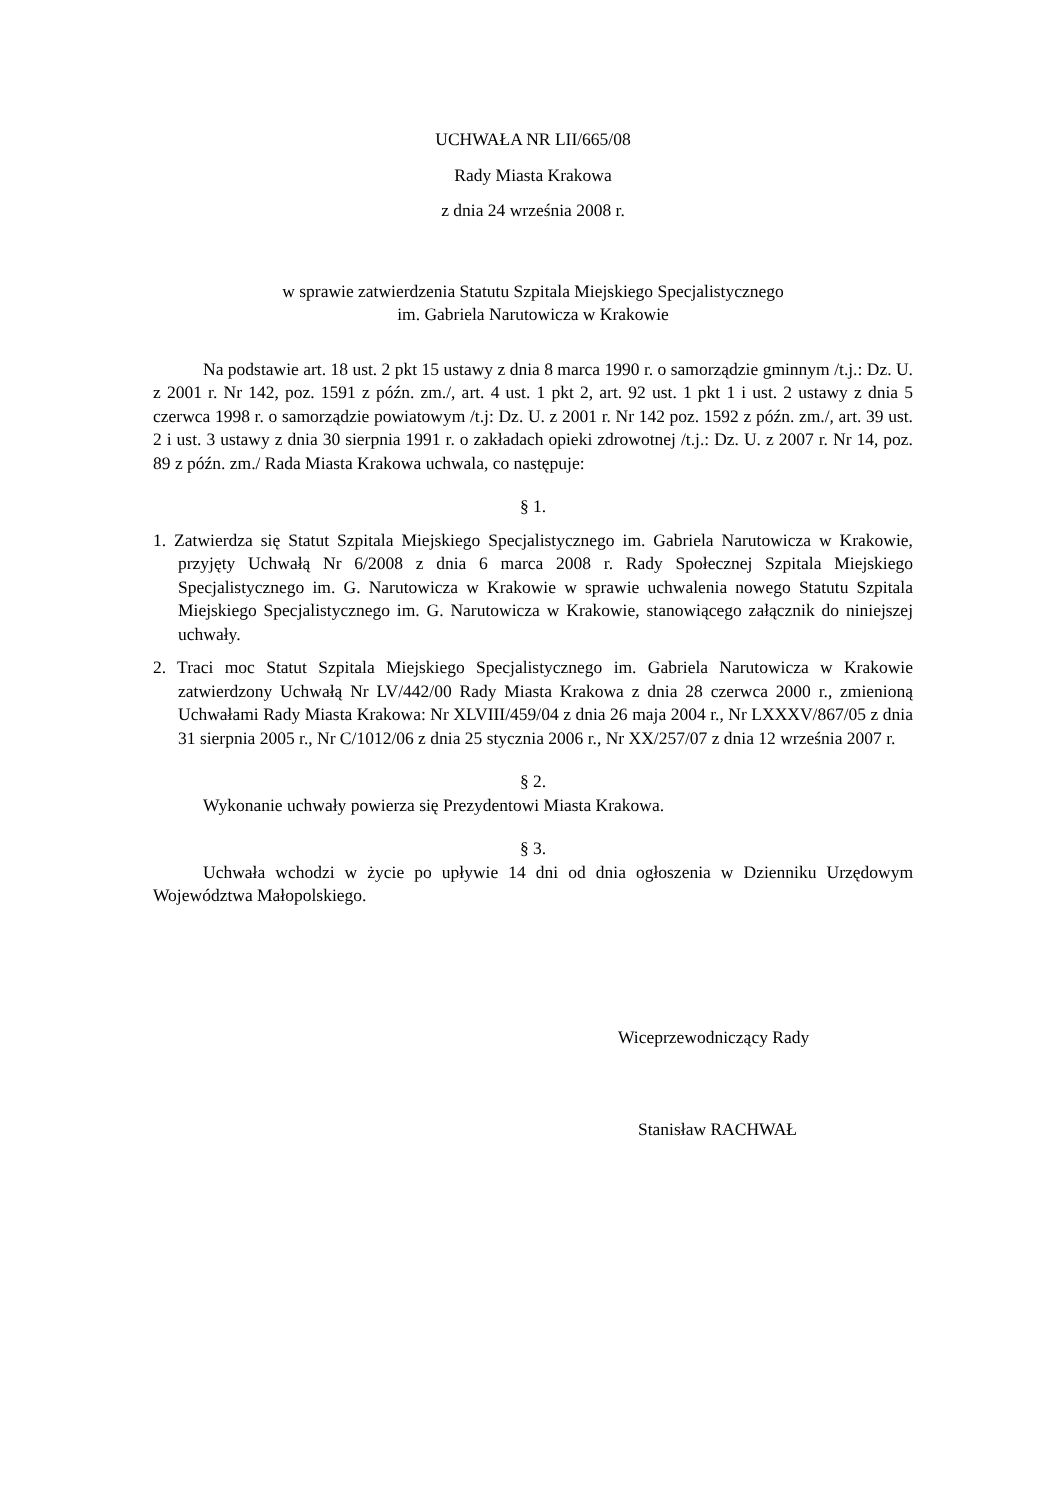UCHWAŁA NR LII/665/08
Rady Miasta Krakowa
z dnia 24 września 2008 r.
w sprawie zatwierdzenia Statutu Szpitala Miejskiego Specjalistycznego
im. Gabriela Narutowicza w Krakowie
Na podstawie art. 18 ust. 2 pkt 15 ustawy z dnia 8 marca 1990 r. o samorządzie gminnym /t.j.: Dz. U. z 2001 r. Nr 142, poz. 1591 z późn. zm./, art. 4 ust. 1 pkt 2, art. 92 ust. 1 pkt 1 i ust. 2 ustawy z dnia 5 czerwca 1998 r. o samorządzie powiatowym /t.j: Dz. U. z 2001 r. Nr 142 poz. 1592 z późn. zm./, art. 39 ust. 2 i ust. 3 ustawy z dnia 30 sierpnia 1991 r. o zakładach opieki zdrowotnej /t.j.: Dz. U. z 2007 r. Nr 14, poz. 89 z późn. zm./ Rada Miasta Krakowa uchwala, co następuje:
§ 1.
1. Zatwierdza się Statut Szpitala Miejskiego Specjalistycznego im. Gabriela Narutowicza w Krakowie, przyjęty Uchwałą Nr 6/2008 z dnia 6 marca 2008 r. Rady Społecznej Szpitala Miejskiego Specjalistycznego im. G. Narutowicza w Krakowie w sprawie uchwalenia nowego Statutu Szpitala Miejskiego Specjalistycznego im. G. Narutowicza w Krakowie, stanowiącego załącznik do niniejszej uchwały.
2. Traci moc Statut Szpitala Miejskiego Specjalistycznego im. Gabriela Narutowicza w Krakowie zatwierdzony Uchwałą Nr LV/442/00 Rady Miasta Krakowa z dnia 28 czerwca 2000 r., zmienioną Uchwałami Rady Miasta Krakowa: Nr XLVIII/459/04 z dnia 26 maja 2004 r., Nr LXXXV/867/05 z dnia 31 sierpnia 2005 r., Nr C/1012/06 z dnia 25 stycznia 2006 r., Nr XX/257/07 z dnia 12 września 2007 r.
§ 2.
Wykonanie uchwały powierza się Prezydentowi Miasta Krakowa.
§ 3.
Uchwała wchodzi w życie po upływie 14 dni od dnia ogłoszenia w Dzienniku Urzędowym Województwa Małopolskiego.
Wiceprzewodniczący Rady
Stanisław RACHWAŁ